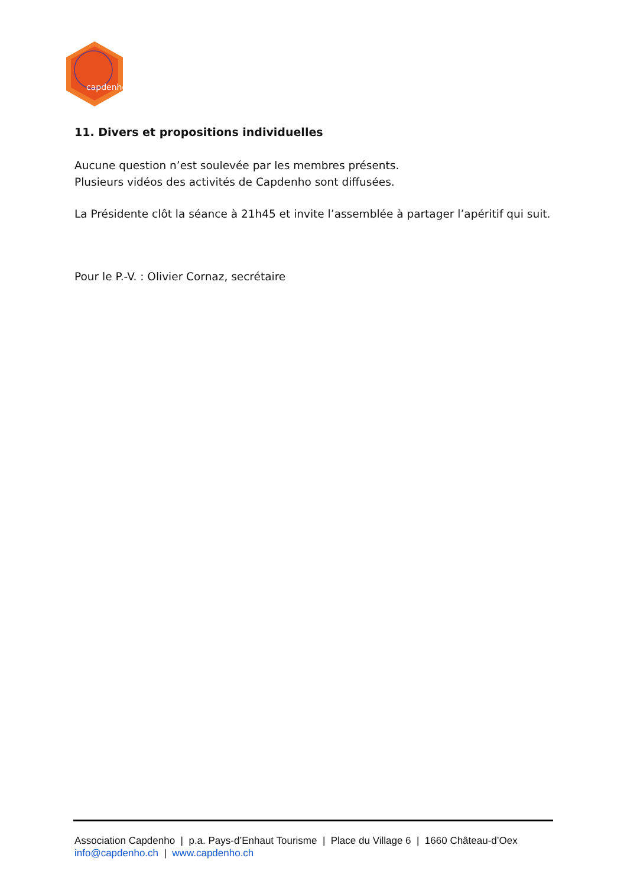capdenho
11. Divers et propositions individuelles
Aucune question n’est soulevée par les membres présents.
Plusieurs vidéos des activités de Capdenho sont diffusées.
La Présidente clôt la séance à 21h45 et invite l’assemblée à partager l’apéritif qui suit.
Pour le P.-V. : Olivier Cornaz, secrétaire
Association Capdenho | p.a. Pays-d’Enhaut Tourisme | Place du Village 6 | 1660 Château-d’Oex
info@capdenho.ch | www.capdenho.ch